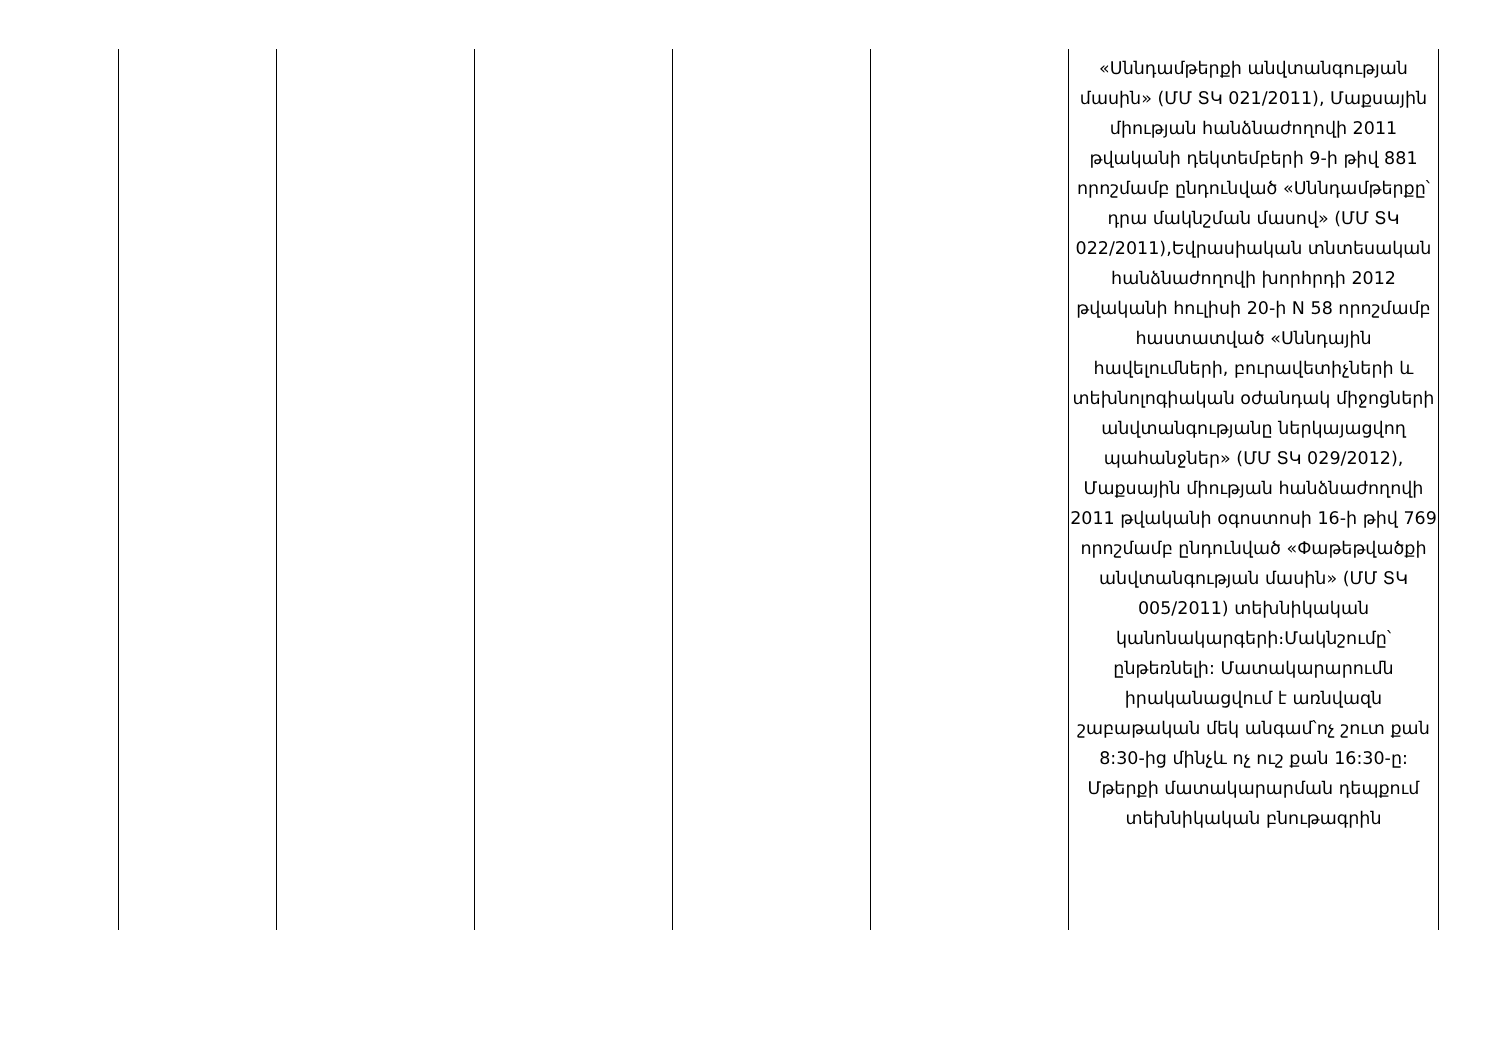| | | | | | «Սննդամթերքի անվտանգության մասին» (ՄՄ ՏԿ 021/2011), Մաքսային միության հանձնաժողովի 2011 թվականի դեկտեմբերի 9-ի թիվ 881 որոշմամբ ընդունված «Սննդամթերքը՝ դրա մակնշման մասով» (ՄՄ ՏԿ 022/2011),Եվրասիական տնտեսական հանձնաժողովի խորհրդի 2012 թվականի հուլիսի 20-ի N 58 որոշմամբ հաստատված «Սննդային հավելումների, բուրավետիչների և տեխնոլոգիական օժանդակ միջոցների անվտանգությանը ներկայացվող պահանջներ» (ՄՄ ՏԿ 029/2012), Մաքսային միության հանձնաժողովի 2011 թվականի օգոստոսի 16-ի թիվ 769 որոշմամբ ընդունված «Փաթեթվածքի անվտանգության մասին» (ՄՄ ՏԿ 005/2011) տեխնիկական կանոնակարգերի։Մակնշումը՝ ընթեռնելի: Մատակարարումն իրականացվում է առնվազն շաբաթական մեկ անգամ՝ոչ շուտ քան 8:30-ից մինչև ոչ ուշ քան 16:30-ը: Մթերքի մատակարարման դեպքում տեխնիկական բնութագրին |